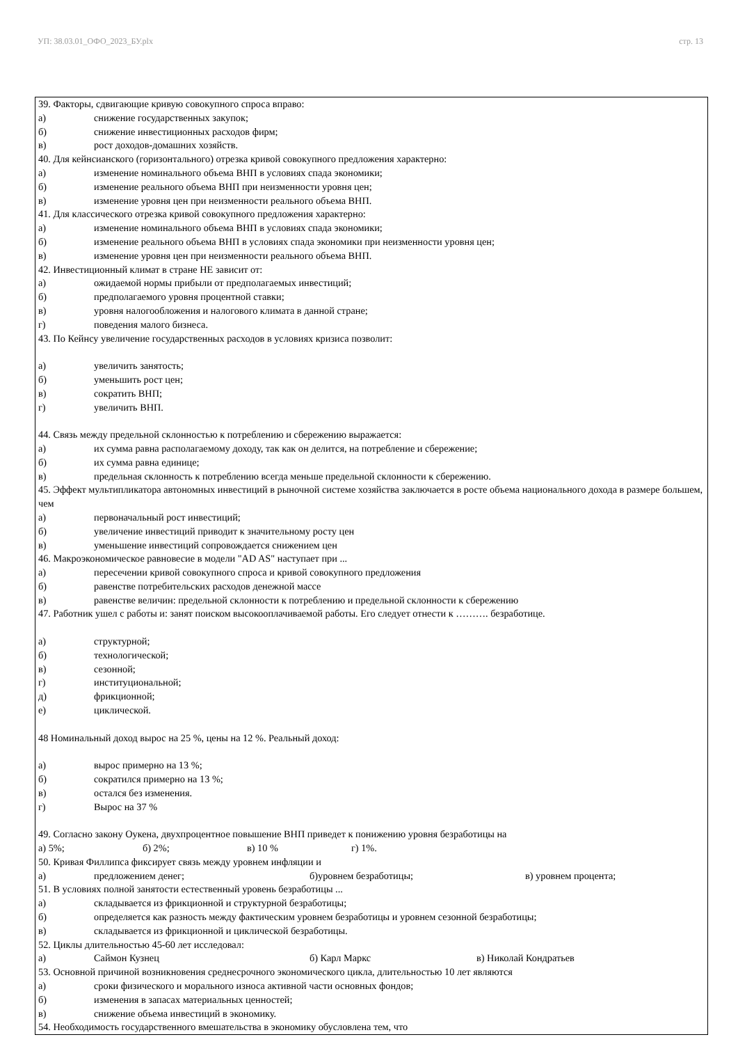УП: 38.03.01_ОФО_2023_БУ.plx стр. 13
39. Факторы, сдвигающие кривую совокупного спроса вправо:
а) снижение государственных закупок;
б) снижение инвестиционных расходов фирм;
в) рост доходов-домашних хозяйств.
40. Для кейнсианского (горизонтального) отрезка кривой совокупного предложения характерно:
а) изменение номинального объема ВНП в условиях спада экономики;
б) изменение реального объема ВНП при неизменности уровня цен;
в) изменение уровня цен при неизменности реального объема ВНП.
41. Для классического отрезка кривой совокупного предложения характерно:
а) изменение номинального объема ВНП в условиях спада экономики;
б) изменение реального объема ВНП в условиях спада экономики при неизменности уровня цен;
в) изменение уровня цен при неизменности реального объема ВНП.
42. Инвестиционный климат в стране НЕ зависит от:
а) ожидаемой нормы прибыли от предполагаемых инвестиций;
б) предполагаемого уровня процентной ставки;
в) уровня налогообложения и налогового климата в данной стране;
г) поведения малого бизнеса.
43. По Кейнсу увеличение государственных расходов в условиях кризиса позволит:
а) увеличить занятость;
б) уменьшить рост цен;
в) сократить ВНП;
г) увеличить ВНП.
44. Связь между предельной склонностью к потреблению и сбережению выражается:
а) их сумма равна располагаемому доходу, так как он делится, на потребление и сбережение;
б) их сумма равна единице;
в) предельная склонность к потреблению всегда меньше предельной склонности к сбережению.
45. Эффект мультипликатора автономных инвестиций в рыночной системе хозяйства заключается в росте объема национального дохода в размере большем, чем
а) первоначальный рост инвестиций;
б) увеличение инвестиций приводит к значительному росту цен
в) уменьшение инвестиций сопровождается снижением цен
46. Макроэкономическое равновесие в модели "AD AS" наступает при ...
а) пересечении кривой совокупного спроса и кривой совокупного предложения
б) равенстве потребительских расходов денежной массе
в) равенстве величин: предельной склонности к потреблению и предельной склонности к сбережению
47. Работник ушел с работы и: занят поиском высокооплачиваемой работы. Его следует отнести к ………. безработице.
а) структурной;
б) технологической;
в) сезонной;
г) институциональной;
д) фрикционной;
е) циклической.
48 Номинальный доход вырос на 25 %, цены на 12 %. Реальный доход:
а) вырос примерно на 13 %;
б) сократился примерно на 13 %;
в) остался без изменения.
г) Вырос на 37 %
49. Согласно закону Оукена, двухпроцентное повышение ВНП приведет к понижению уровня безработицы на
а) 5%; б) 2%; в) 10 % г) 1%.
50. Кривая Филлипса фиксирует связь между уровнем инфляции и
а) предложением денег; б)уровнем безработицы; в) уровнем процента;
51. В условиях полной занятости естественный уровень безработицы ...
а) складывается из фрикционной и структурной безработицы;
б) определяется как разность между фактическим уровнем безработицы и уровнем сезонной безработицы;
в) складывается из фрикционной и циклической безработицы.
52. Циклы длительностью 45-60 лет исследовал:
а) Саймон Кузнец б) Карл Маркс в) Николай Кондратьев
53. Основной причиной возникновения среднесрочного экономического цикла, длительностью 10 лет являются
а) сроки физического и морального износа активной части основных фондов;
б) изменения в запасах материальных ценностей;
в) снижение объема инвестиций в экономику.
54. Необходимость государственного вмешательства в экономику обусловлена тем, что